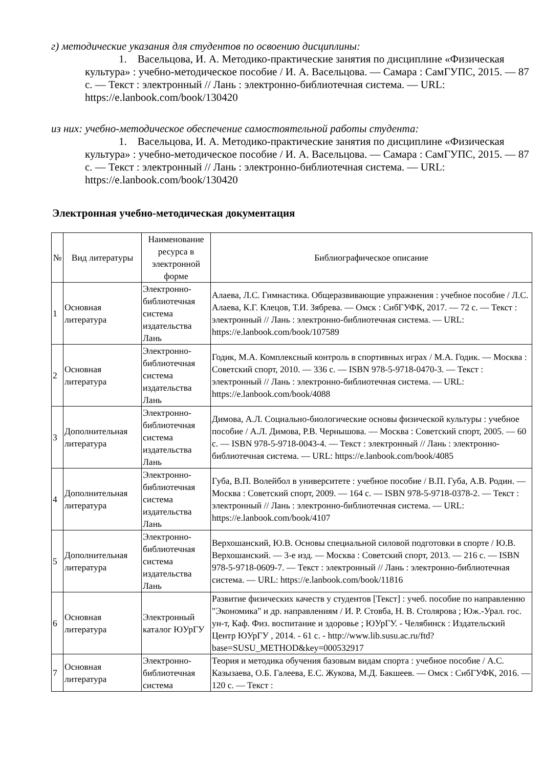г) методические указания для студентов по освоению дисциплины:
1. Васельцова, И. А. Методико-практические занятия по дисциплине «Физическая культура» : учебно-методическое пособие / И. А. Васельцова. — Самара : СамГУПС, 2015. — 87 с. — Текст : электронный // Лань : электронно-библиотечная система. — URL: https://e.lanbook.com/book/130420
из них: учебно-методическое обеспечение самостоятельной работы студента:
1. Васельцова, И. А. Методико-практические занятия по дисциплине «Физическая культура» : учебно-методическое пособие / И. А. Васельцова. — Самара : СамГУПС, 2015. — 87 с. — Текст : электронный // Лань : электронно-библиотечная система. — URL: https://e.lanbook.com/book/130420
Электронная учебно-методическая документация
| № | Вид литературы | Наименование ресурса в электронной форме | Библиографическое описание |
| 1 | Основная литература | Электронно-библиотечная система издательства Лань | Алаева, Л.С. Гимнастика. Общеразвивающие упражнения : учебное пособие / Л.С. Алаева, К.Г. Клецов, Т.И. Зябрева. — Омск : СибГУФК, 2017. — 72 с. — Текст : электронный // Лань : электронно-библиотечная система. — URL: https://e.lanbook.com/book/107589 |
| 2 | Основная литература | Электронно-библиотечная система издательства Лань | Годик, М.А. Комплексный контроль в спортивных играх / М.А. Годик. — Москва : Советский спорт, 2010. — 336 с. — ISBN 978-5-9718-0470-3. — Текст : электронный // Лань : электронно-библиотечная система. — URL: https://e.lanbook.com/book/4088 |
| 3 | Дополнительная литература | Электронно-библиотечная система издательства Лань | Димова, А.Л. Социально-биологические основы физической культуры : учебное пособие / А.Л. Димова, Р.В. Чернышова. — Москва : Советский спорт, 2005. — 60 с. — ISBN 978-5-9718-0043-4. — Текст : электронный // Лань : электронно-библиотечная система. — URL: https://e.lanbook.com/book/4085 |
| 4 | Дополнительная литература | Электронно-библиотечная система издательства Лань | Губа, В.П. Волейбол в университете : учебное пособие / В.П. Губа, А.В. Родин. — Москва : Советский спорт, 2009. — 164 с. — ISBN 978-5-9718-0378-2. — Текст : электронный // Лань : электронно-библиотечная система. — URL: https://e.lanbook.com/book/4107 |
| 5 | Дополнительная литература | Электронно-библиотечная система издательства Лань | Верхошанский, Ю.В. Основы специальной силовой подготовки в спорте / Ю.В. Верхошанский. — 3-е изд. — Москва : Советский спорт, 2013. — 216 с. — ISBN 978-5-9718-0609-7. — Текст : электронный // Лань : электронно-библиотечная система. — URL: https://e.lanbook.com/book/11816 |
| 6 | Основная литература | Электронный каталог ЮУрГУ | Развитие физических качеств у студентов [Текст] : учеб. пособие по направлению "Экономика" и др. направлениям / И. Р. Стовба, Н. В. Столярова ; Юж.-Урал. гос. ун-т, Каф. Физ. воспитание и здоровье ; ЮУрГУ. - Челябинск : Издательский Центр ЮУрГУ , 2014. - 61 с. - http://www.lib.susu.ac.ru/ftd?base=SUSU_METHOD&key=000532917 |
| 7 | Основная литература | Электронно-библиотечная система | Теория и методика обучения базовым видам спорта : учебное пособие / А.С. Казызаева, О.Б. Галеева, Е.С. Жукова, М.Д. Бакшеев. — Омск : СибГУФК, 2016. — 120 с. — Текст : |